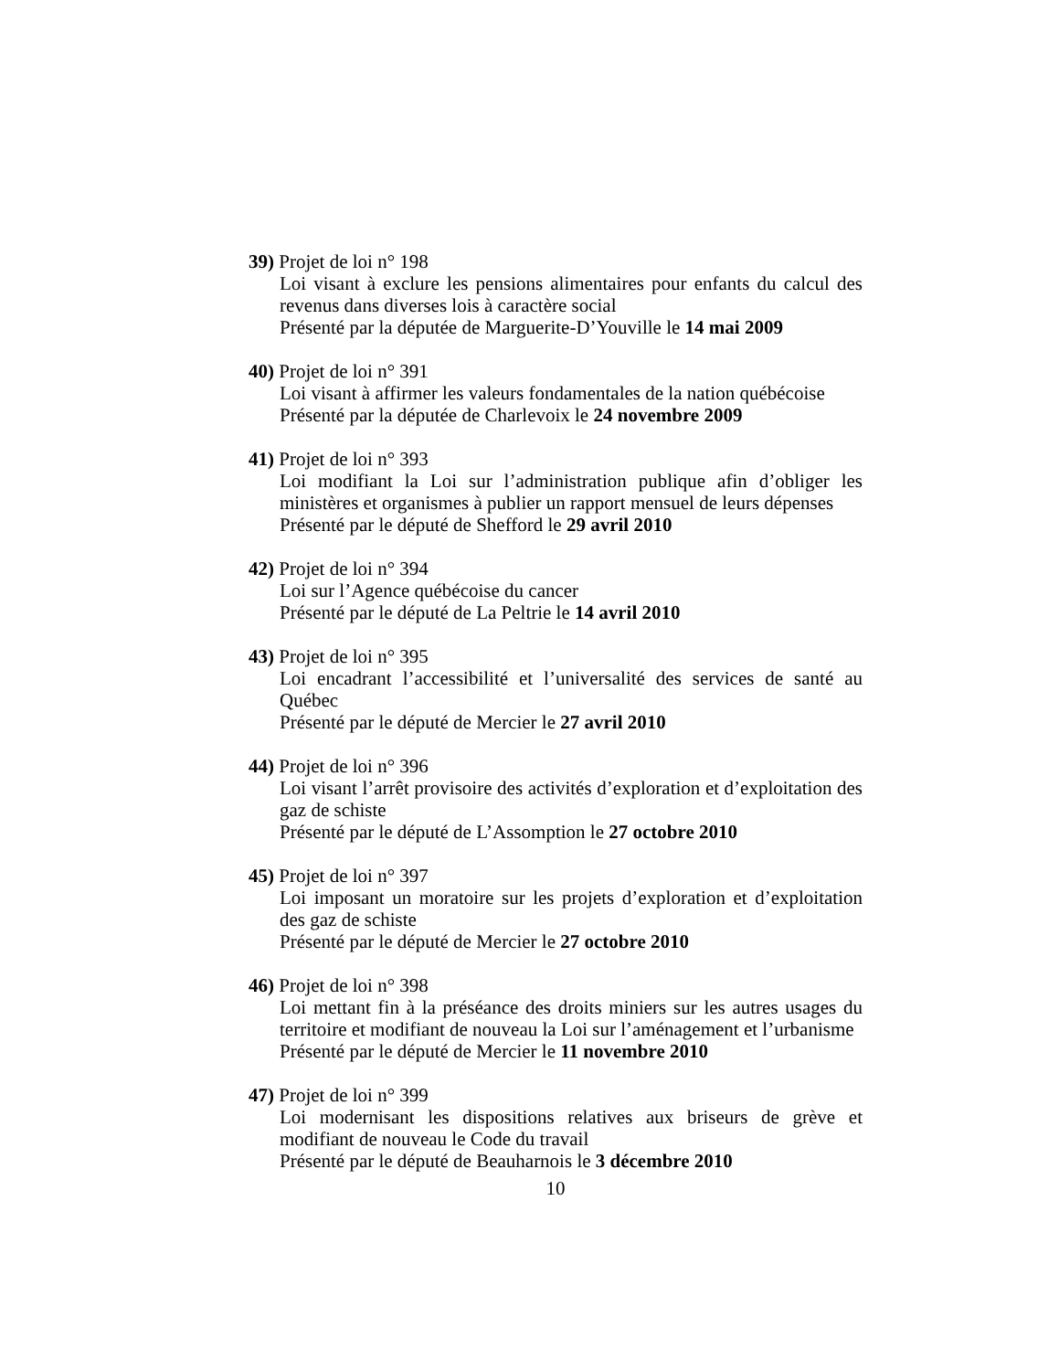39) Projet de loi n° 198
Loi visant à exclure les pensions alimentaires pour enfants du calcul des revenus dans diverses lois à caractère social
Présenté par la députée de Marguerite-D’Youville le 14 mai 2009
40) Projet de loi n° 391
Loi visant à affirmer les valeurs fondamentales de la nation québécoise
Présenté par la députée de Charlevoix le 24 novembre 2009
41) Projet de loi n° 393
Loi modifiant la Loi sur l’administration publique afin d’obliger les ministères et organismes à publier un rapport mensuel de leurs dépenses
Présenté par le député de Shefford le 29 avril 2010
42) Projet de loi n° 394
Loi sur l’Agence québécoise du cancer
Présenté par le député de La Peltrie le 14 avril 2010
43) Projet de loi n° 395
Loi encadrant l’accessibilité et l’universalité des services de santé au Québec
Présenté par le député de Mercier le 27 avril 2010
44) Projet de loi n° 396
Loi visant l’arrêt provisoire des activités d’exploration et d’exploitation des gaz de schiste
Présenté par le député de L’Assomption le 27 octobre 2010
45) Projet de loi n° 397
Loi imposant un moratoire sur les projets d’exploration et d’exploitation des gaz de schiste
Présenté par le député de Mercier le 27 octobre 2010
46) Projet de loi n° 398
Loi mettant fin à la préséance des droits miniers sur les autres usages du territoire et modifiant de nouveau la Loi sur l’aménagement et l’urbanisme
Présenté par le député de Mercier le 11 novembre 2010
47) Projet de loi n° 399
Loi modernisant les dispositions relatives aux briseurs de grève et modifiant de nouveau le Code du travail
Présenté par le député de Beauharnois le 3 décembre 2010
10